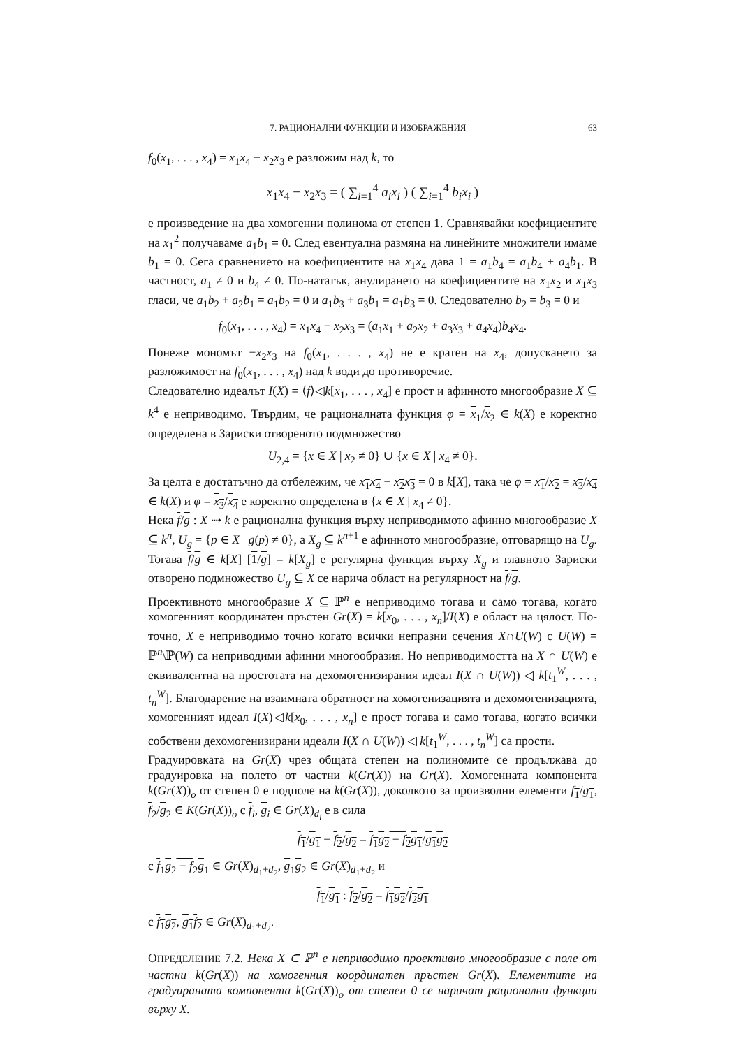7. РАЦИОНАЛНИ ФУНКЦИИ И ИЗОБРАЖЕНИЯ 63
f<sub>0</sub>(x<sub>1</sub>, . . . , x<sub>4</sub>) = x<sub>1</sub>x<sub>4</sub> − x<sub>2</sub>x<sub>3</sub> е разложим над k, то
x<sub>1</sub>x<sub>4</sub> − x<sub>2</sub>x<sub>3</sub> = ( ∑<sub>i=1</sub><sup>4</sup> a<sub>i</sub>x<sub>i</sub> ) ( ∑<sub>i=1</sub><sup>4</sup> b<sub>i</sub>x<sub>i</sub> )
е произведение на два хомогенни полинома от степен 1. Сравнявайки коефициентите на x<sub>1</sub><sup>2</sup> получаваме a<sub>1</sub>b<sub>1</sub> = 0. След евентуална размяна на линейните множители имаме b<sub>1</sub> = 0. Сега сравнението на коефициентите на x<sub>1</sub>x<sub>4</sub> дава 1 = a<sub>1</sub>b<sub>4</sub> = a<sub>1</sub>b<sub>4</sub> + a<sub>4</sub>b<sub>1</sub>. В частност, a<sub>1</sub> ≠ 0 и b<sub>4</sub> ≠ 0. По-нататък, анулирането на коефициентите на x<sub>1</sub>x<sub>2</sub> и x<sub>1</sub>x<sub>3</sub> гласи, че a<sub>1</sub>b<sub>2</sub> + a<sub>2</sub>b<sub>1</sub> = a<sub>1</sub>b<sub>2</sub> = 0 и a<sub>1</sub>b<sub>3</sub> + a<sub>3</sub>b<sub>1</sub> = a<sub>1</sub>b<sub>3</sub> = 0. Следователно b<sub>2</sub> = b<sub>3</sub> = 0 и
f<sub>0</sub>(x<sub>1</sub>, . . . , x<sub>4</sub>) = x<sub>1</sub>x<sub>4</sub> − x<sub>2</sub>x<sub>3</sub> = (a<sub>1</sub>x<sub>1</sub> + a<sub>2</sub>x<sub>2</sub> + a<sub>3</sub>x<sub>3</sub> + a<sub>4</sub>x<sub>4</sub>)b<sub>4</sub>x<sub>4</sub>.
Понеже мономът −x<sub>2</sub>x<sub>3</sub> на f<sub>0</sub>(x<sub>1</sub>, . . . , x<sub>4</sub>) не е кратен на x<sub>4</sub>, допускането за разложимост на f<sub>0</sub>(x<sub>1</sub>, . . . , x<sub>4</sub>) над k води до противоречие.
Следователно идеалът I(X) = ⟨f⟩◁k[x<sub>1</sub>, . . . , x<sub>4</sub>] е прост и афинното многообразие X ⊆ k<sup>4</sup> е неприводимо. Твърдим, че рационалната функция φ = x<sub>1</sub>/x<sub>2</sub> ∈ k(X) е коректно определена в Зариски отвореното подмножество
U<sub>2,4</sub> = {x ∈ X | x<sub>2</sub> ≠ 0} ∪ {x ∈ X | x<sub>4</sub> ≠ 0}.
За целта е достатъчно да отбележим, че x<sub>1</sub>x<sub>4</sub> − x<sub>2</sub>x<sub>3</sub> = 0 в k[X], така че φ = x<sub>1</sub>/x<sub>2</sub> = x<sub>3</sub>/x<sub>4</sub> ∈ k(X) и φ = x<sub>3</sub>/x<sub>4</sub> е коректно определена в {x ∈ X | x<sub>4</sub> ≠ 0}.
Нека f/g : X ⇢ k е рационална функция върху неприводимото афинно многообразие X ⊆ k<sup>n</sup>, U<sub>g</sub> = {p ∈ X | g(p) ≠ 0}, а X<sub>g</sub> ⊆ k<sup>n+1</sup> е афинното многообразие, отговарящо на U<sub>g</sub>. Тогава f/g ∈ k[X] [1/g] = k[X<sub>g</sub>] е регулярна функция върху X<sub>g</sub> и главното Зариски отворено подмножество U<sub>g</sub> ⊆ X се нарича област на регулярност на f/g.
Проективното многообразие X ⊆ ℙ<sup>n</sup> е неприводимо тогава и само тогава, когато хомогенният координатен пръстен Gr(X) = k[x<sub>0</sub>, . . . , x<sub>n</sub>]/I(X) е област на цялост. По-точно, X е неприводимо точно когато всички непразни сечения X∩U(W) с U(W) = ℙ<sup>n</sup>\ℙ(W) са неприводими афинни многообразия. Но неприводимостта на X ∩ U(W) е еквивалентна на простотата на дехомогенизирания идеал I(X ∩ U(W)) ◁ k[t<sub>1</sub><sup>W</sup>, . . . , t<sub>n</sub><sup>W</sup>]. Благодарение на взаимната обратност на хомогенизацията и дехомогенизацията, хомогенният идеал I(X)◁k[x<sub>0</sub>, . . . , x<sub>n</sub>] е прост тогава и само тогава, когато всички собствени дехомогенизирани идеали I(X ∩ U(W)) ◁ k[t<sub>1</sub><sup>W</sup>, . . . , t<sub>n</sub><sup>W</sup>] са прости.
Градуировката на Gr(X) чрез общата степен на полиномите се продължава до градуировка на полето от частни k(Gr(X)) на Gr(X). Хомогенната компонента k(Gr(X))<sub>o</sub> от степен 0 е подполе на k(Gr(X)), доколкото за произволни елементи f<sub>1</sub>/g<sub>1</sub>, f<sub>2</sub>/g<sub>2</sub> ∈ K(Gr(X))<sub>o</sub> с f<sub>i</sub>, g<sub>i</sub> ∈ Gr(X)<sub>d<sub>i</sub></sub> е в сила
f<sub>1</sub>/g<sub>1</sub> − f<sub>2</sub>/g<sub>2</sub> = f<sub>1</sub>g<sub>2</sub> − f<sub>2</sub>g<sub>1</sub>/g<sub>1</sub>g<sub>2</sub>
с f<sub>1</sub>g<sub>2</sub> − f<sub>2</sub>g<sub>1</sub> ∈ Gr(X)<sub>d<sub>1</sub>+d<sub>2</sub></sub>, g<sub>1</sub>g<sub>2</sub> ∈ Gr(X)<sub>d<sub>1</sub>+d<sub>2</sub></sub> и
f<sub>1</sub>/g<sub>1</sub> : f<sub>2</sub>/g<sub>2</sub> = f<sub>1</sub>g<sub>2</sub>/f<sub>2</sub>g<sub>1</sub>
с f<sub>1</sub>g<sub>2</sub>, g<sub>1</sub>f<sub>2</sub> ∈ Gr(X)<sub>d<sub>1</sub>+d<sub>2</sub></sub>.
ОПРЕДЕЛЕНИЕ 7.2. Нека X ⊂ ℙ<sup>n</sup> е неприводимо проективно многообразие с поле от частни k(Gr(X)) на хомогенния координатен пръстен Gr(X). Елементите на градуираната компонента k(Gr(X))<sub>o</sub> от степен 0 се наричат рационални функции върху X.